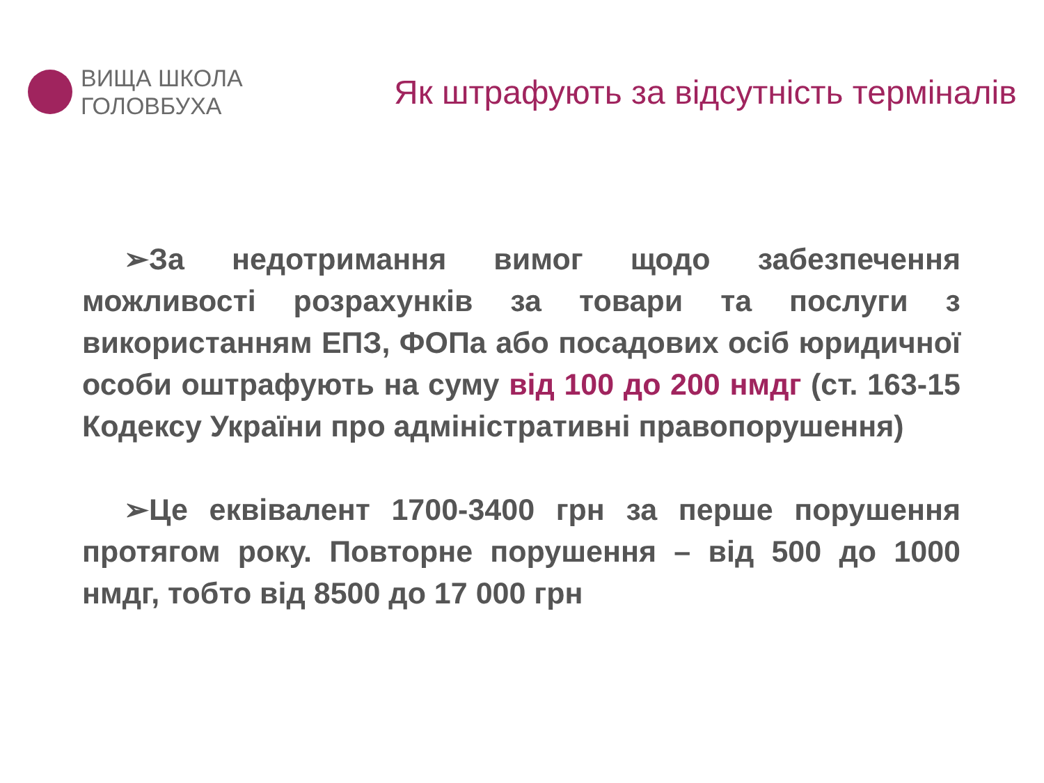ВИЩА ШКОЛА
ГОЛОВБУХА
Як штрафують за відсутність терміналів
➢За недотримання вимог щодо забезпечення можливості розрахунків за товари та послуги з використанням ЕПЗ, ФОПа або посадових осіб юридичної особи оштрафують на суму від 100 до 200 нмдг (ст. 163-15 Кодексу України про адміністративні правопорушення)
➢Це еквівалент 1700-3400 грн за перше порушення протягом року. Повторне порушення – від 500 до 1000 нмдг, тобто від 8500 до 17 000 грн